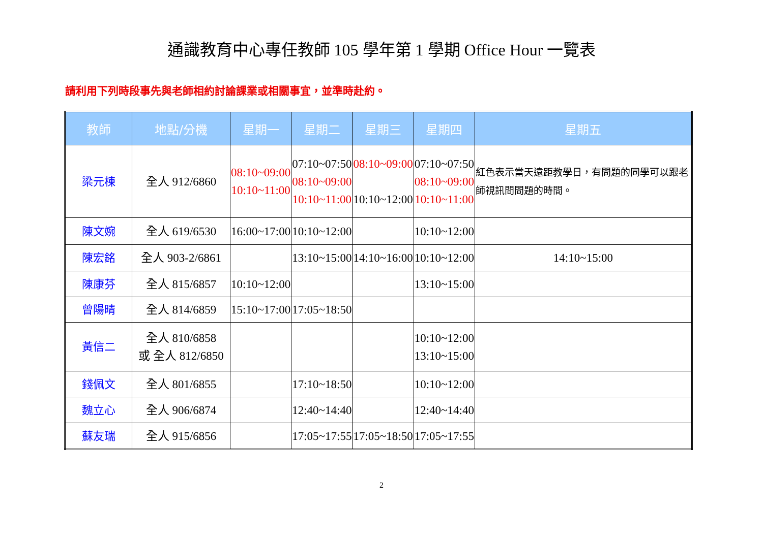通識教育中心專任教師 105 學年第 1 學期 Office Hour 一覽表
請利用下列時段事先與老師相約討論課業或相關事宜，並準時赴約。
| 教師 | 地點/分機 | 星期一 | 星期二 | 星期三 | 星期四 | 星期五 |
| --- | --- | --- | --- | --- | --- | --- |
| 梁元棟 | 全人 912/6860 | 08:10~09:00 10:10~11:00 | 07:10~07:50 08:10~09:00 10:10~11:00 | 08:10~09:00 10:10~12:00 | 07:10~07:50 08:10~09:00 10:10~11:00 | 紅色表示當天遠距教學日，有問題的同學可以跟老師視訊問問題的時間。 |
| 陳文婉 | 全人 619/6530 | 16:00~17:00 | 10:10~12:00 | | 10:10~12:00 | |
| 陳宏銘 | 全人 903-2/6861 | | 13:10~15:00 | 14:10~16:00 | 10:10~12:00 | 14:10~15:00 |
| 陳康芬 | 全人 815/6857 | 10:10~12:00 | | | 13:10~15:00 | |
| 曾陽晴 | 全人 814/6859 | 15:10~17:00 | 17:05~18:50 | | | |
| 黃信二 | 全人 810/6858 或 全人 812/6850 | | | | 10:10~12:00 13:10~15:00 | |
| 錢佩文 | 全人 801/6855 | | 17:10~18:50 | | 10:10~12:00 | |
| 魏立心 | 全人 906/6874 | | 12:40~14:40 | | 12:40~14:40 | |
| 蘇友瑞 | 全人 915/6856 | | 17:05~17:55 | 17:05~18:50 | 17:05~17:55 | |
2